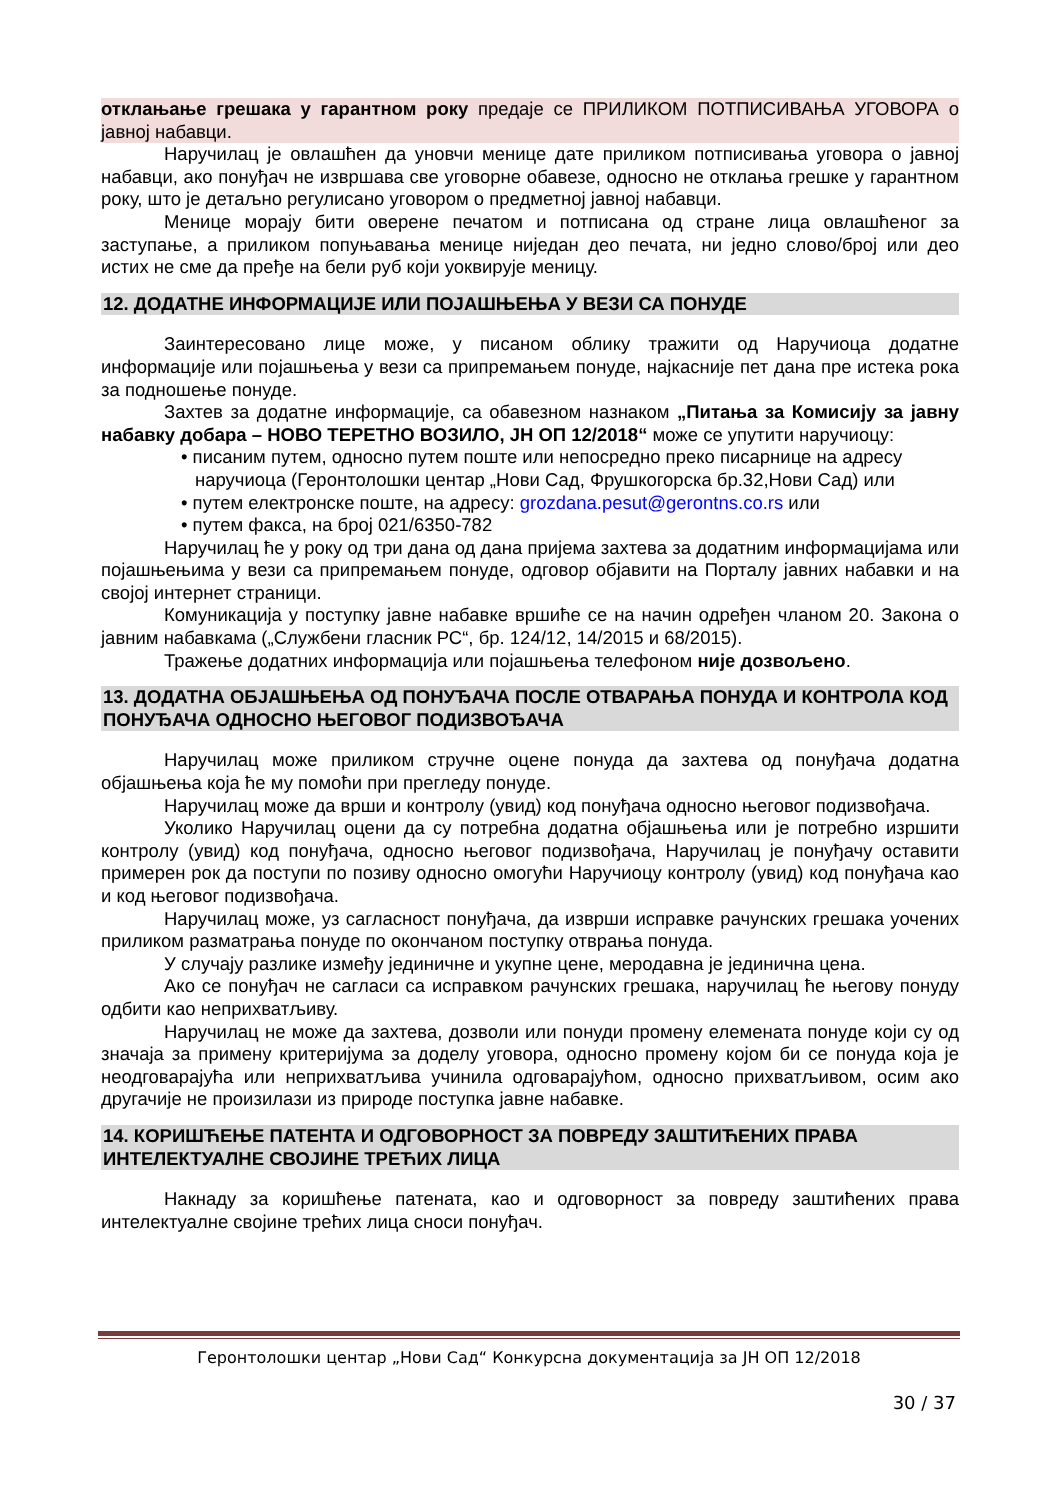отклањање грешака у гарантном року предаје се ПРИЛИКОМ ПОТПИСИВАЊА УГОВОРА о јавној набавци.
Наручилац је овлашћен да уновчи менице дате приликом потписивања уговора о јавној набавци, ако понуђач не извршава све уговорне обавезе, односно не отклања грешке у гарантном року, што је детаљно регулисано уговором о предметној јавној набавци.
Менице морају бити оверене печатом и потписана од стране лица овлашћеног за заступање, а приликом попуњавања менице ниједан део печата, ни једно слово/број или део истих не сме да пређе на бели руб који уоквирује меницу.
12. ДОДАТНЕ ИНФОРМАЦИЈЕ ИЛИ ПОЈАШЊЕЊА У ВЕЗИ СА ПОНУДЕ
Заинтересовано лице може, у писаном облику тражити од Наручиоца додатне информације или појашњења у вези са припремањем понуде, најкасније пет дана пре истека рока за подношење понуде.
Захтев за додатне информације, са обавезном назнаком „Питања за Комисију за јавну набавку добара – НОВО ТЕРЕТНО ВОЗИЛО, ЈН ОП 12/2018“ може се упутити наручиоцу:
• писаним путем, односно путем поште или непосредно преко писарнице на адресу наручиоца (Геронтолошки центар „Нови Сад, Фрушкогорска бр.32,Нови Сад) или
• путем електронске поште, на адресу: grozdana.pesut@gerontns.co.rs или
• путем факса, на број 021/6350-782
Наручилац ће у року од три дана од дана пријема захтева за додатним информацијама или појашњењима у вези са припремањем понуде, одговор објавити на Порталу јавних набавки и на својој интернет страници.
Комуникација у поступку јавне набавке вршиће се на начин одређен чланом 20. Закона о јавним набавкама („Службени гласник РС“, бр. 124/12, 14/2015 и 68/2015).
Тражење додатних информација или појашњења телефоном није дозвољено.
13. ДОДАТНА ОБЈАШЊЕЊА ОД ПОНУЂАЧА ПОСЛЕ ОТВАРАЊА ПОНУДА И КОНТРОЛА КОД ПОНУЂАЧА ОДНОСНО ЊЕГОВОГ ПОДИЗВОЂАЧА
Наручилац може приликом стручне оцене понуда да захтева од понуђача додатна објашњења која ће му помоћи при прегледу понуде.
Наручилац може да врши и контролу (увид) код понуђача односно његовог подизвођача.
Уколико Наручилац оцени да су потребна додатна објашњења или је потребно изршити контролу (увид) код понуђача, односно његовог подизвођача, Наручилац је понуђачу оставити примерен рок да поступи по позиву односно омогући Наручиоцу контролу (увид) код понуђача као и код његовог подизвођача.
Наручилац може, уз сагласност понуђача, да изврши исправке рачунских грешака уочених приликом разматрања понуде по окончаном поступку отврања понуда.
У случају разлике између јединичне и укупне цене, меродавна је јединична цена.
Ако се понуђач не сагласи са исправком рачунских грешака, наручилац ће његову понуду одбити као неприхватљиву.
Наручилац не може да захтева, дозволи или понуди промену елемената понуде који су од значаја за примену критеријума за доделу уговора, односно промену којом би се понуда која је неодговарајућа или неприхватљива учинила одговарајућом, односно прихватљивом, осим ако другачије не произилази из природе поступка јавне набавке.
14. КОРИШЋЕЊЕ ПАТЕНТА И ОДГОВОРНОСТ ЗА ПОВРЕДУ ЗАШТИЋЕНИХ ПРАВА ИНТЕЛЕКТУАЛНЕ СВОЈИНЕ ТРЕЋИХ ЛИЦА
Накнаду за коришћење патената, као и одговорност за повреду заштићених права интелектуалне својине трећих лица сноси понуђач.
Геронтолошки центар „Нови Сад“ Конкурсна документација за ЈН ОП 12/2018
30 / 37